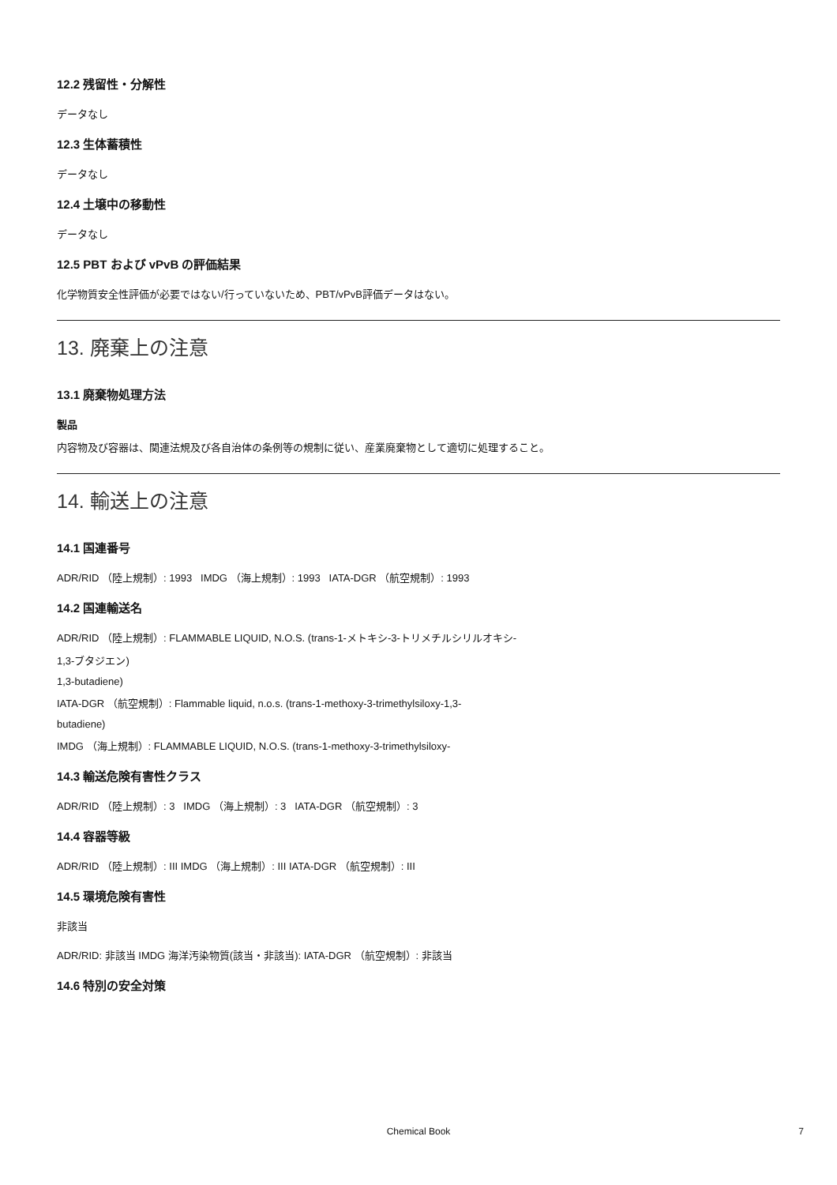12.2 残留性・分解性
データなし
12.3 生体蓄積性
データなし
12.4 土壌中の移動性
データなし
12.5 PBT および vPvB の評価結果
化学物質安全性評価が必要ではない/行っていないため、PBT/vPvB評価データはない。
13. 廃棄上の注意
13.1 廃棄物処理方法
製品
内容物及び容器は、関連法規及び各自治体の条例等の規制に従い、産業廃棄物として適切に処理すること。
14. 輸送上の注意
14.1 国連番号
ADR/RID （陸上規制）: 1993 IMDG （海上規制）: 1993 IATA-DGR （航空規制）: 1993
14.2 国連輸送名
ADR/RID （陸上規制）: FLAMMABLE LIQUID, N.O.S. (trans-1-メトキシ-3-トリメチルシリルオキシ-
1,3-ブタジエン)
1,3-butadiene)
IATA-DGR （航空規制）: Flammable liquid, n.o.s. (trans-1-methoxy-3-trimethylsiloxy-1,3-
butadiene)
IMDG （海上規制）: FLAMMABLE LIQUID, N.O.S. (trans-1-methoxy-3-trimethylsiloxy-
14.3 輸送危険有害性クラス
ADR/RID （陸上規制）: 3 IMDG （海上規制）: 3 IATA-DGR （航空規制）: 3
14.4 容器等級
ADR/RID （陸上規制）: III IMDG （海上規制）: III IATA-DGR （航空規制）: III
14.5 環境危険有害性
非該当
ADR/RID: 非該当 IMDG 海洋汚染物質(該当・非該当): IATA-DGR （航空規制）: 非該当
14.6 特別の安全対策
Chemical Book 7